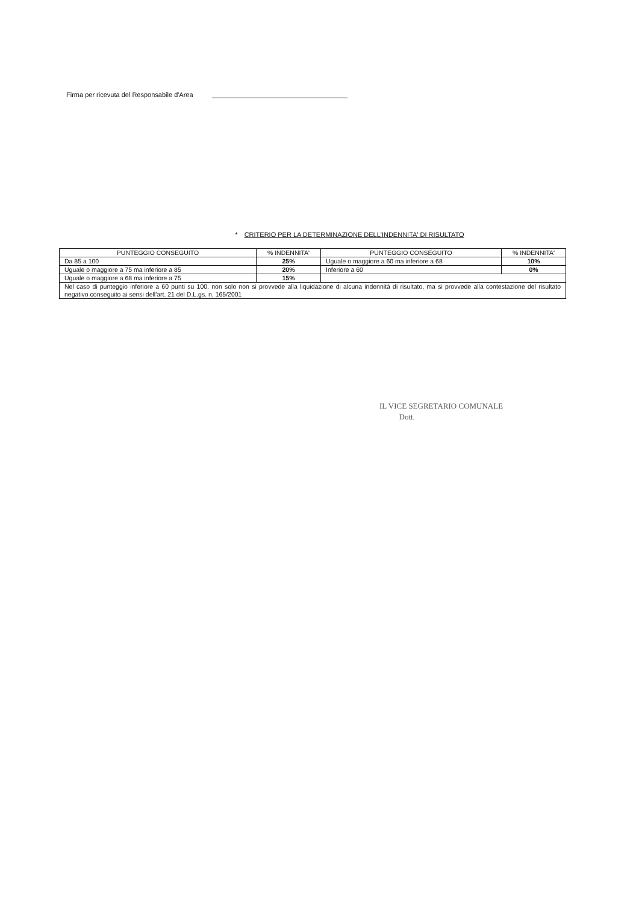Firma per ricevuta del Responsabile d'Area
* CRITERIO PER LA DETERMINAZIONE DELL'INDENNITA' DI RISULTATO
| PUNTEGGIO CONSEGUITO | % INDENNITA' | PUNTEGGIO CONSEGUITO | % INDENNITA' |
| --- | --- | --- | --- |
| Da 85 a 100 | 25% | Uguale o maggiore a 60 ma inferiore a 68 | 10% |
| Uguale o maggiore a 75 ma inferiore a 85 | 20% | Inferiore a 60 | 0% |
| Uguale o maggiore a 68 ma inferiore a 75 | 15% | | |
| Nel caso di punteggio inferiore a 60 punti su 100, non solo non si provvede alla liquidazione di alcuna indennità di risultato, ma si provvede alla contestazione del risultato negativo conseguito ai sensi dell'art. 21 del D.L.gs. n. 165/2001 | | | |
IL VICE SEGRETARIO COMUNALE
Dott.